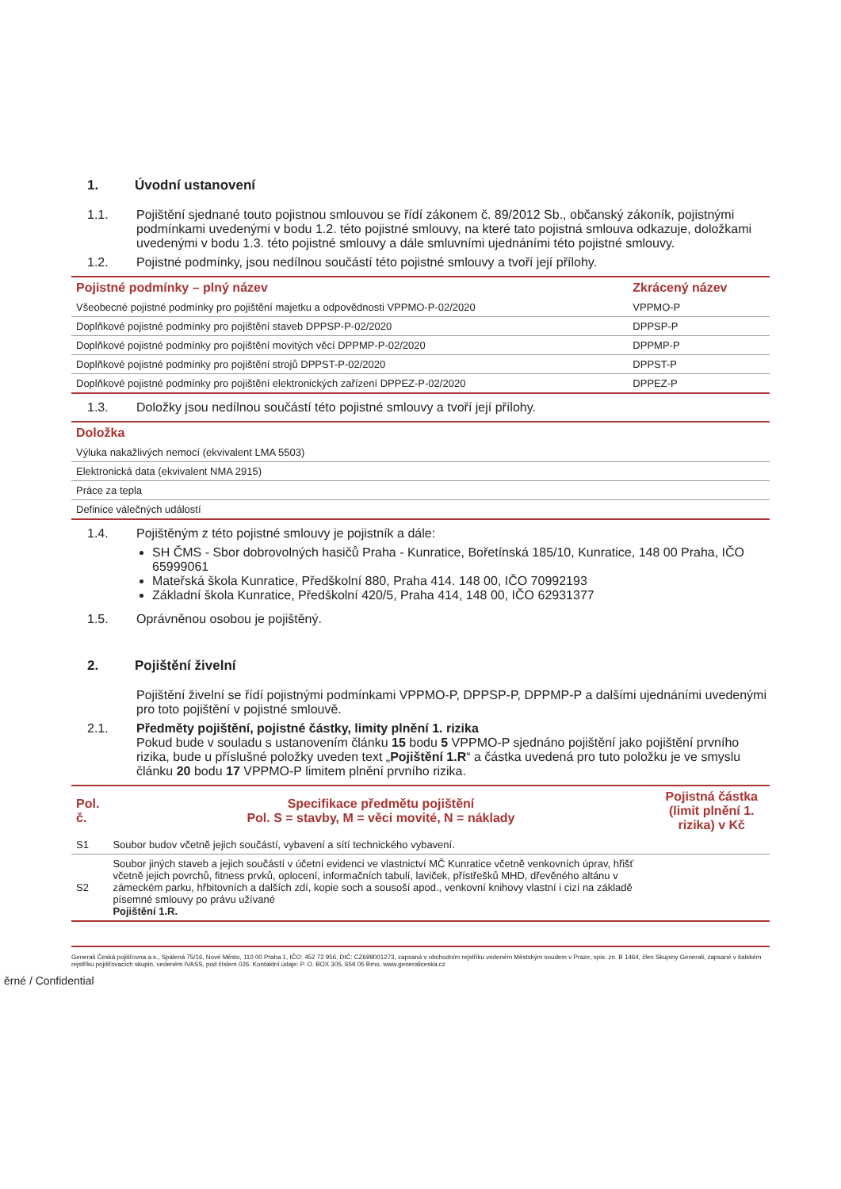1. Úvodní ustanovení
1.1. Pojištění sjednané touto pojistnou smlouvou se řídí zákonem č. 89/2012 Sb., občanský zákoník, pojistnými podmínkami uvedenými v bodu 1.2. této pojistné smlouvy, na které tato pojistná smlouva odkazuje, doložkami uvedenými v bodu 1.3. této pojistné smlouvy a dále smluvními ujednáními této pojistné smlouvy.
1.2. Pojistné podmínky, jsou nedílnou součástí této pojistné smlouvy a tvoří její přílohy.
| Pojistné podmínky – plný název | Zkrácený název |
| --- | --- |
| Všeobecné pojistné podmínky pro pojištění majetku a odpovědnosti VPPMO-P-02/2020 | VPPMO-P |
| Doplňkové pojistné podmínky pro pojištění staveb DPPSP-P-02/2020 | DPPSP-P |
| Doplňkové pojistné podmínky pro pojištění movitých věcí DPPMP-P-02/2020 | DPPMP-P |
| Doplňkové pojistné podmínky pro pojištění strojů DPPST-P-02/2020 | DPPST-P |
| Doplňkové pojistné podmínky pro pojištění elektronických zařízení DPPEZ-P-02/2020 | DPPEZ-P |
1.3. Doložky jsou nedílnou součástí této pojistné smlouvy a tvoří její přílohy.
| Doložka |
| --- |
| Výluka nakažlivých nemocí (ekvivalent LMA 5503) |
| Elektronická data (ekvivalent NMA 2915) |
| Práce za tepla |
| Definice válečných událostí |
1.4. Pojištěným z této pojistné smlouvy je pojistník a dále:
SH ČMS - Sbor dobrovolných hasičů Praha - Kunratice, Bořetínská 185/10, Kunratice, 148 00 Praha, IČO 65999061
Mateřská škola Kunratice, Předškolní 880, Praha 414. 148 00, IČO 70992193
Základní škola Kunratice, Předškolní 420/5, Praha 414, 148 00, IČO 62931377
1.5. Oprávněnou osobou je pojištěný.
2. Pojištění živelní
Pojištění živelní se řídí pojistnými podmínkami VPPMO-P, DPPSP-P, DPPMP-P a dalšími ujednáními uvedenými pro toto pojištění v pojistné smlouvě.
2.1. Předměty pojištění, pojistné částky, limity plnění 1. rizika
Pokud bude v souladu s ustanovením článku 15 bodu 5 VPPMO-P sjednáno pojištění jako pojištění prvního rizika, bude u příslušné položky uveden text „Pojištění 1.R“ a částka uvedená pro tuto položku je ve smyslu článku 20 bodu 17 VPPMO-P limitem plnění prvního rizika.
| Pol. č. | Specifikace předmětu pojištění Pol. S = stavby, M = věci movité, N = náklady | Pojistná částka (limit plnění 1. rizika) v Kč |
| --- | --- | --- |
| S1 | Soubor budov včetně jejich součástí, vybavení a sítí technického vybavení. | |
| S2 | Soubor jiných staveb a jejich součástí v účetní evidenci ve vlastnictví MČ Kunratice včetně venkovních úprav, hřišť včetně jejich povrchů, fitness prvků, oplocení, informačních tabulí, laviček, přístřešků MHD, dřevěného altánu v zámeckém parku, hřbitovních a dalších zdí, kopie soch a sousoší apod., venkovní knihovy vlastní i cizí na základě písemné smlouvy po právu užívané Pojištění 1.R. | |
Generali Česká pojišťovna a.s., Spálená 75/16, Nové Město, 110 00 Praha 1, IČO: 452 72 956, DIČ: CZ699001273, zapsaná v obchodním rejstříku vedeném Městským soudem v Praze, spis. zn. B 1464, člen Skupiny Generali, zapsané v italském rejstříku pojišťovacích skupin, vedeném IVASS, pod číslem 026. Kontaktní údaje: P. O. BOX 305, 659 05 Brno, www.generaliceska.cz
ěrné / Confidential